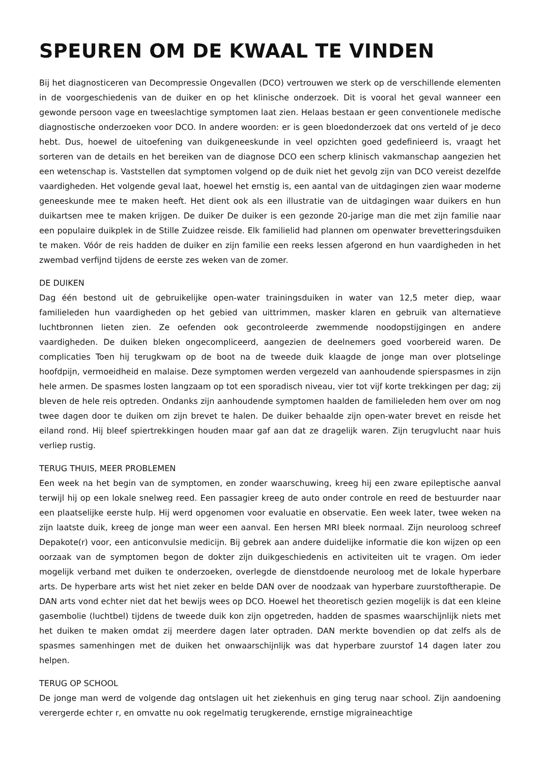SPEUREN OM DE KWAAL TE VINDEN
Bij het diagnosticeren van Decompressie Ongevallen (DCO) vertrouwen we sterk op de verschillende elementen in de voorgeschiedenis van de duiker en op het klinische onderzoek. Dit is vooral het geval wanneer een gewonde persoon vage en tweeslachtige symptomen laat zien. Helaas bestaan er geen conventionele medische diagnostische onderzoeken voor DCO. In andere woorden: er is geen bloedonderzoek dat ons verteld of je deco hebt. Dus, hoewel de uitoefening van duikgeneeskunde in veel opzichten goed gedefinieerd is, vraagt het sorteren van de details en het bereiken van de diagnose DCO een scherp klinisch vakmanschap aangezien het een wetenschap is. Vaststellen dat symptomen volgend op de duik niet het gevolg zijn van DCO vereist dezelfde vaardigheden. Het volgende geval laat, hoewel het ernstig is, een aantal van de uitdagingen zien waar moderne geneeskunde mee te maken heeft. Het dient ook als een illustratie van de uitdagingen waar duikers en hun duikartsen mee te maken krijgen. De duiker De duiker is een gezonde 20-jarige man die met zijn familie naar een populaire duikplek in de Stille Zuidzee reisde. Elk familielid had plannen om openwater brevetteringsduiken te maken. Vóór de reis hadden de duiker en zijn familie een reeks lessen afgerond en hun vaardigheden in het zwembad verfijnd tijdens de eerste zes weken van de zomer.
DE DUIKEN
Dag één bestond uit de gebruikelijke open-water trainingsduiken in water van 12,5 meter diep, waar familieleden hun vaardigheden op het gebied van uittrimmen, masker klaren en gebruik van alternatieve luchtbronnen lieten zien. Ze oefenden ook gecontroleerde zwemmende noodopstijgingen en andere vaardigheden. De duiken bleken ongecompliceerd, aangezien de deelnemers goed voorbereid waren. De complicaties Toen hij terugkwam op de boot na de tweede duik klaagde de jonge man over plotselinge hoofdpijn, vermoeidheid en malaise. Deze symptomen werden vergezeld van aanhoudende spierspasmes in zijn hele armen. De spasmes losten langzaam op tot een sporadisch niveau, vier tot vijf korte trekkingen per dag; zij bleven de hele reis optreden. Ondanks zijn aanhoudende symptomen haalden de familieleden hem over om nog twee dagen door te duiken om zijn brevet te halen. De duiker behaalde zijn open-water brevet en reisde het eiland rond. Hij bleef spiertrekkingen houden maar gaf aan dat ze dragelijk waren. Zijn terugvlucht naar huis verliep rustig.
TERUG THUIS, MEER PROBLEMEN
Een week na het begin van de symptomen, en zonder waarschuwing, kreeg hij een zware epileptische aanval terwijl hij op een lokale snelweg reed. Een passagier kreeg de auto onder controle en reed de bestuurder naar een plaatselijke eerste hulp. Hij werd opgenomen voor evaluatie en observatie. Een week later, twee weken na zijn laatste duik, kreeg de jonge man weer een aanval. Een hersen MRI bleek normaal. Zijn neuroloog schreef Depakote(r) voor, een anticonvulsie medicijn. Bij gebrek aan andere duidelijke informatie die kon wijzen op een oorzaak van de symptomen begon de dokter zijn duikgeschiedenis en activiteiten uit te vragen. Om ieder mogelijk verband met duiken te onderzoeken, overlegde de dienstdoende neuroloog met de lokale hyperbare arts. De hyperbare arts wist het niet zeker en belde DAN over de noodzaak van hyperbare zuurstoftherapie. De DAN arts vond echter niet dat het bewijs wees op DCO. Hoewel het theoretisch gezien mogelijk is dat een kleine gasembolie (luchtbel) tijdens de tweede duik kon zijn opgetreden, hadden de spasmes waarschijnlijk niets met het duiken te maken omdat zij meerdere dagen later optraden. DAN merkte bovendien op dat zelfs als de spasmes samenhingen met de duiken het onwaarschijnlijk was dat hyperbare zuurstof 14 dagen later zou helpen.
TERUG OP SCHOOL
De jonge man werd de volgende dag ontslagen uit het ziekenhuis en ging terug naar school. Zijn aandoening verergerde echter r, en omvatte nu ook regelmatig terugkerende, ernstige migraineachtige